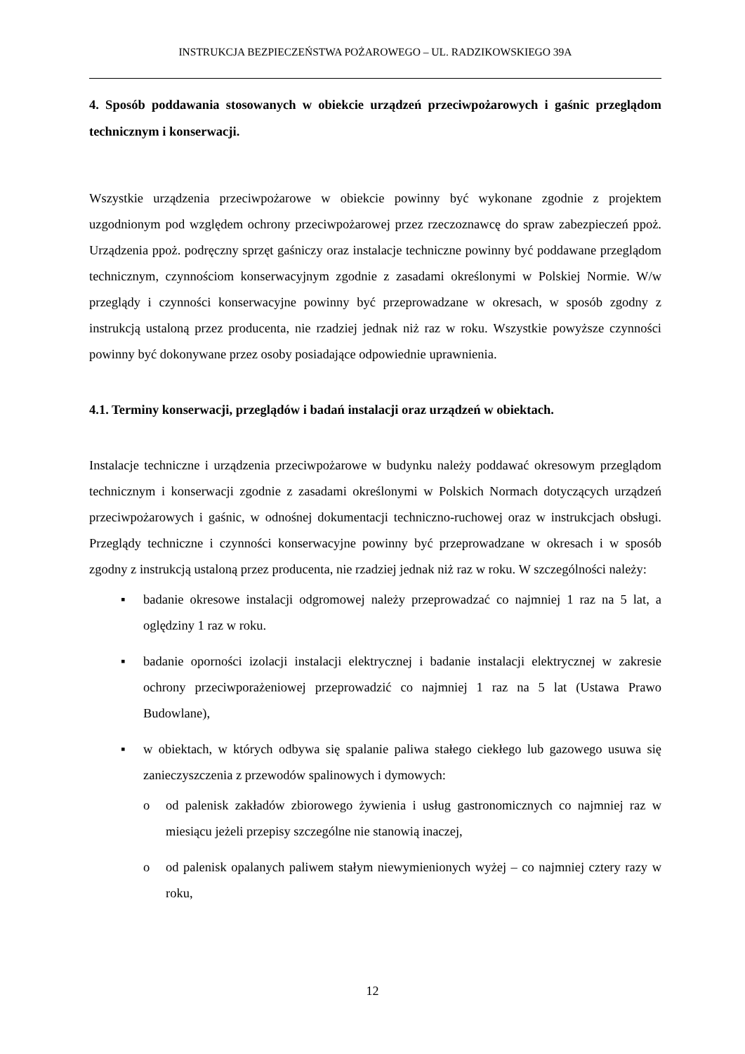INSTRUKCJA BEZPIECZEŃSTWA POŻAROWEGO – UL. RADZIKOWSKIEGO 39A
4. Sposób poddawania stosowanych w obiekcie urządzeń przeciwpożarowych i gaśnic przeglądom technicznym i konserwacji.
Wszystkie urządzenia przeciwpożarowe w obiekcie powinny być wykonane zgodnie z projektem uzgodnionym pod względem ochrony przeciwpożarowej przez rzeczoznawcę do spraw zabezpieczeń ppoż. Urządzenia ppoż. podręczny sprzęt gaśniczy oraz instalacje techniczne powinny być poddawane przeglądom technicznym, czynnościom konserwacyjnym zgodnie z zasadami określonymi w Polskiej Normie. W/w przeglądy i czynności konserwacyjne powinny być przeprowadzane w okresach, w sposób zgodny z instrukcją ustaloną przez producenta, nie rzadziej jednak niż raz w roku. Wszystkie powyższe czynności powinny być dokonywane przez osoby posiadające odpowiednie uprawnienia.
4.1. Terminy konserwacji, przeglądów i badań instalacji oraz urządzeń w obiektach.
Instalacje techniczne i urządzenia przeciwpożarowe w budynku należy poddawać okresowym przeglądom technicznym i konserwacji zgodnie z zasadami określonymi w Polskich Normach dotyczących urządzeń przeciwpożarowych i gaśnic, w odnośnej dokumentacji techniczno-ruchowej oraz w instrukcjach obsługi. Przeglądy techniczne i czynności konserwacyjne powinny być przeprowadzane w okresach i w sposób zgodny z instrukcją ustaloną przez producenta, nie rzadziej jednak niż raz w roku. W szczególności należy:
▪ badanie okresowe instalacji odgromowej należy przeprowadzać co najmniej 1 raz na 5 lat, a oględziny 1 raz w roku.
▪ badanie oporności izolacji instalacji elektrycznej i badanie instalacji elektrycznej w zakresie ochrony przeciwporażeniowej przeprowadzić co najmniej 1 raz na 5 lat (Ustawa Prawo Budowlane),
▪ w obiektach, w których odbywa się spalanie paliwa stałego ciekłego lub gazowego usuwa się zanieczyszczenia z przewodów spalinowych i dymowych:
o od palenisk zakładów zbiorowego żywienia i usług gastronomicznych co najmniej raz w miesiącu jeżeli przepisy szczególne nie stanowią inaczej,
o od palenisk opalanych paliwem stałym niewymienionych wyżej – co najmniej cztery razy w roku,
12